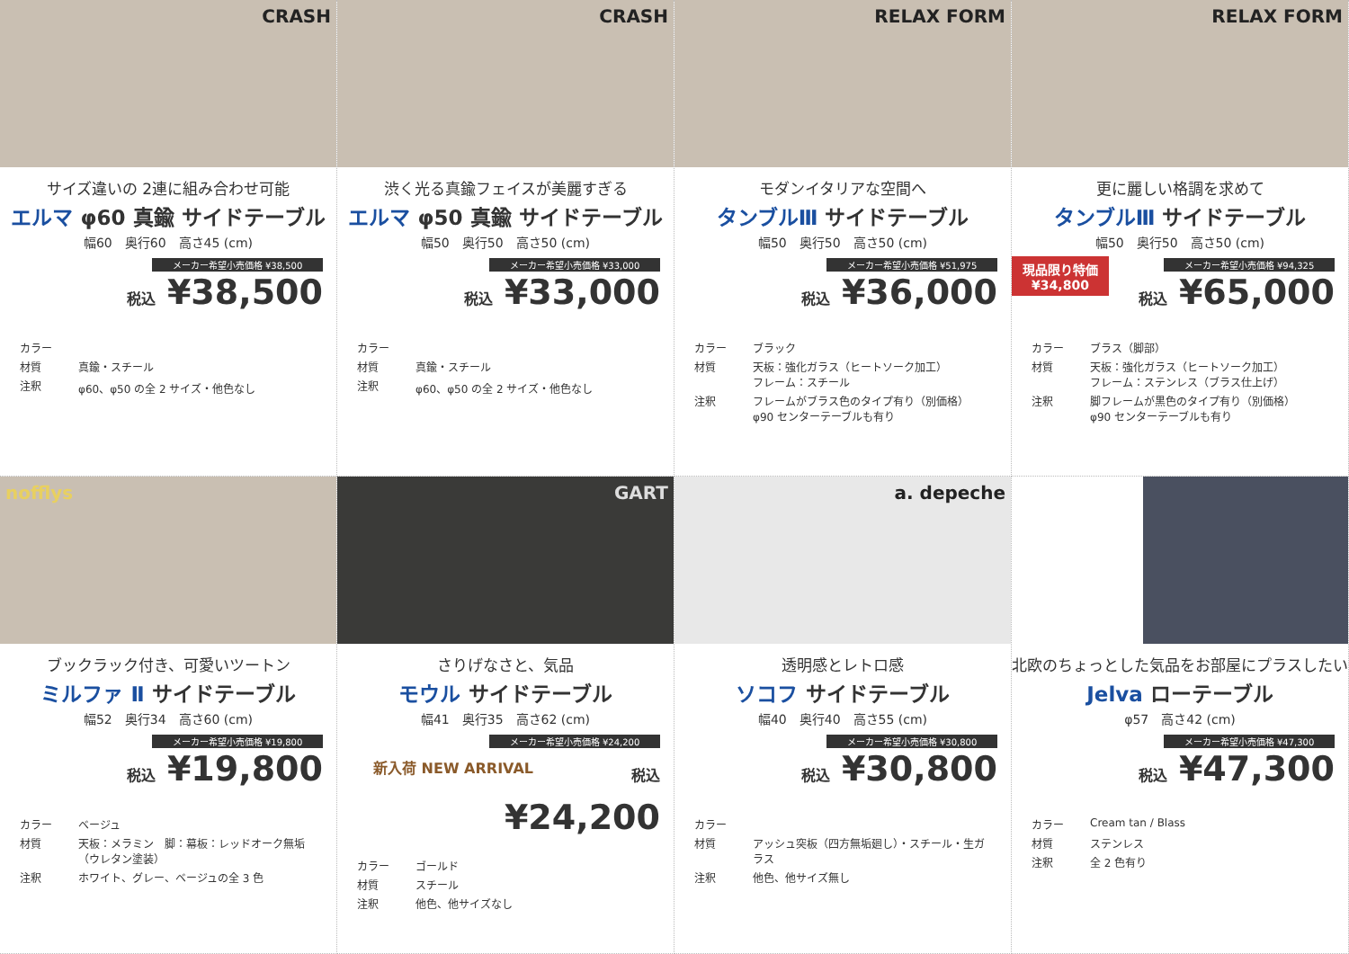CRASH
サイズ違いの 2連に組み合わせ可能
エルマ φ60 真鍮 サイドテーブル
幅60　奥行60　高さ45 (cm)
メーカー希望小売価格 ¥38,500
税込 ¥38,500
カラー
材質
真鍮・スチール
注釈
φ60、φ50 の全 2 サイズ・他色なし
CRASH
渋く光る真鍮フェイスが美麗すぎる
エルマ φ50 真鍮 サイドテーブル
幅50　奥行50　高さ50 (cm)
メーカー希望小売価格 ¥33,000
税込 ¥33,000
カラー
材質
真鍮・スチール
注釈
φ60、φ50 の全 2 サイズ・他色なし
RELAX FORM
モダンイタリアな空間へ
タンブルⅢ サイドテーブル
幅50　奥行50　高さ50 (cm)
メーカー希望小売価格 ¥51,975
税込 ¥36,000
カラー
ブラック
材質
天板：強化ガラス（ヒートソーク加工）
フレーム：スチール
注釈
フレームがブラス色のタイプ有り（別価格）
φ90 センターテーブルも有り
RELAX FORM
更に麗しい格調を求めて
タンブルⅢ サイドテーブル
幅50　奥行50　高さ50 (cm)
現品限り特価
¥34,800
メーカー希望小売価格 ¥94,325
税込 ¥65,000
カラー
ブラス（脚部）
材質
天板：強化ガラス（ヒートソーク加工）
フレーム：ステンレス（ブラス仕上げ）
注釈
脚フレームが黒色のタイプ有り（別価格）
φ90 センターテーブルも有り
nofflys
ブックラック付き、可愛いツートン
ミルファ Ⅱ サイドテーブル
幅52　奥行34　高さ60 (cm)
メーカー希望小売価格 ¥19,800
税込 ¥19,800
カラー
ベージュ
材質
天板：メラミン　脚：幕板：レッドオーク無垢（ウレタン塗装）
注釈
ホワイト、グレー、ベージュの全 3 色
GART
さりげなさと、気品
モウル サイドテーブル
幅41　奥行35　高さ62 (cm)
メーカー希望小売価格 ¥24,200
新入荷 NEW ARRIVAL 税込 ¥24,200
カラー
ゴールド
材質
スチール
注釈
他色、他サイズなし
a. depeche
透明感とレトロ感
ソコフ サイドテーブル
幅40　奥行40　高さ55 (cm)
メーカー希望小売価格 ¥30,800
税込 ¥30,800
カラー
材質
アッシュ突板（四方無垢廻し）・スチール・生ガラス
注釈
他色、他サイズ無し
北欧のちょっとした気品をお部屋にプラスしたい
Jelva ローテーブル
φ57　高さ42 (cm)
メーカー希望小売価格 ¥47,300
税込 ¥47,300
カラー
Cream tan / Blass
材質
ステンレス
注釈
全 2 色有り